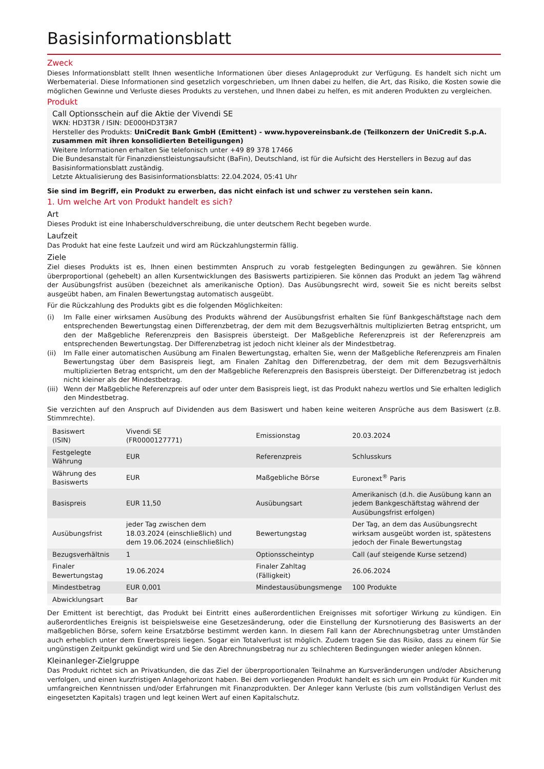Basisinformationsblatt
Zweck
Dieses Informationsblatt stellt Ihnen wesentliche Informationen über dieses Anlageprodukt zur Verfügung. Es handelt sich nicht um Werbematerial. Diese Informationen sind gesetzlich vorgeschrieben, um Ihnen dabei zu helfen, die Art, das Risiko, die Kosten sowie die möglichen Gewinne und Verluste dieses Produkts zu verstehen, und Ihnen dabei zu helfen, es mit anderen Produkten zu vergleichen.
Produkt
Call Optionsschein auf die Aktie der Vivendi SE
WKN: HD3T3R / ISIN: DE000HD3T3R7
Hersteller des Produkts: UniCredit Bank GmbH (Emittent) - www.hypovereinsbank.de (Teilkonzern der UniCredit S.p.A. zusammen mit ihren konsolidierten Beteiligungen)
Weitere Informationen erhalten Sie telefonisch unter +49 89 378 17466
Die Bundesanstalt für Finanzdienstleistungsaufsicht (BaFin), Deutschland, ist für die Aufsicht des Herstellers in Bezug auf das Basisinformationsblatt zuständig.
Letzte Aktualisierung des Basisinformationsblatts: 22.04.2024, 05:41 Uhr
Sie sind im Begriff, ein Produkt zu erwerben, das nicht einfach ist und schwer zu verstehen sein kann.
1. Um welche Art von Produkt handelt es sich?
Art
Dieses Produkt ist eine Inhaberschuldverschreibung, die unter deutschem Recht begeben wurde.
Laufzeit
Das Produkt hat eine feste Laufzeit und wird am Rückzahlungstermin fällig.
Ziele
Ziel dieses Produkts ist es, Ihnen einen bestimmten Anspruch zu vorab festgelegten Bedingungen zu gewähren. Sie können überproportional (gehebelt) an allen Kursentwicklungen des Basiswerts partizipieren. Sie können das Produkt an jedem Tag während der Ausübungsfrist ausüben (bezeichnet als amerikanische Option). Das Ausübungsrecht wird, soweit Sie es nicht bereits selbst ausgeübt haben, am Finalen Bewertungstag automatisch ausgeübt.
Für die Rückzahlung des Produkts gibt es die folgenden Möglichkeiten:
(i) Im Falle einer wirksamen Ausübung des Produkts während der Ausübungsfrist erhalten Sie fünf Bankgeschäftstage nach dem entsprechenden Bewertungstag einen Differenzbetrag, der dem mit dem Bezugsverhältnis multiplizierten Betrag entspricht, um den der Maßgebliche Referenzpreis den Basispreis übersteigt. Der Maßgebliche Referenzpreis ist der Referenzpreis am entsprechenden Bewertungstag. Der Differenzbetrag ist jedoch nicht kleiner als der Mindestbetrag.
(ii) Im Falle einer automatischen Ausübung am Finalen Bewertungstag, erhalten Sie, wenn der Maßgebliche Referenzpreis am Finalen Bewertungstag über dem Basispreis liegt, am Finalen Zahltag den Differenzbetrag, der dem mit dem Bezugsverhältnis multiplizierten Betrag entspricht, um den der Maßgebliche Referenzpreis den Basispreis übersteigt. Der Differenzbetrag ist jedoch nicht kleiner als der Mindestbetrag.
(iii) Wenn der Maßgebliche Referenzpreis auf oder unter dem Basispreis liegt, ist das Produkt nahezu wertlos und Sie erhalten lediglich den Mindestbetrag.
Sie verzichten auf den Anspruch auf Dividenden aus dem Basiswert und haben keine weiteren Ansprüche aus dem Basiswert (z.B. Stimmrechte).
| Basiswert (ISIN) | Vivendi SE (FR0000127771) | Emissionstag | 20.03.2024 |
| Festgelegte Währung | EUR | Referenzpreis | Schlusskurs |
| Währung des Basiswerts | EUR | Maßgebliche Börse | Euronext<sup>®</sup> Paris |
| Basispreis | EUR 11,50 | Ausübungsart | Amerikanisch (d.h. die Ausübung kann an jedem Bankgeschäftstag während der Ausübungsfrist erfolgen) |
| Ausübungsfrist | jeder Tag zwischen dem 18.03.2024 (einschließlich) und dem 19.06.2024 (einschließlich) | Bewertungstag | Der Tag, an dem das Ausübungsrecht wirksam ausgeübt worden ist, spätestens jedoch der Finale Bewertungstag |
| Bezugsverhältnis | 1 | Optionsscheintyp | Call (auf steigende Kurse setzend) |
| Finaler Bewertungstag | 19.06.2024 | Finaler Zahltag (Fälligkeit) | 26.06.2024 |
| Mindestbetrag | EUR 0,001 | Mindestausübungsmenge | 100 Produkte |
| Abwicklungsart | Bar | | |
Der Emittent ist berechtigt, das Produkt bei Eintritt eines außerordentlichen Ereignisses mit sofortiger Wirkung zu kündigen. Ein außerordentliches Ereignis ist beispielsweise eine Gesetzesänderung, oder die Einstellung der Kursnotierung des Basiswerts an der maßgeblichen Börse, sofern keine Ersatzbörse bestimmt werden kann. In diesem Fall kann der Abrechnungsbetrag unter Umständen auch erheblich unter dem Erwerbspreis liegen. Sogar ein Totalverlust ist möglich. Zudem tragen Sie das Risiko, dass zu einem für Sie ungünstigen Zeitpunkt gekündigt wird und Sie den Abrechnungsbetrag nur zu schlechteren Bedingungen wieder anlegen können.
Kleinanleger-Zielgruppe
Das Produkt richtet sich an Privatkunden, die das Ziel der überproportionalen Teilnahme an Kursveränderungen und/oder Absicherung verfolgen, und einen kurzfristigen Anlagehorizont haben. Bei dem vorliegenden Produkt handelt es sich um ein Produkt für Kunden mit umfangreichen Kenntnissen und/oder Erfahrungen mit Finanzprodukten. Der Anleger kann Verluste (bis zum vollständigen Verlust des eingesetzten Kapitals) tragen und legt keinen Wert auf einen Kapitalschutz.